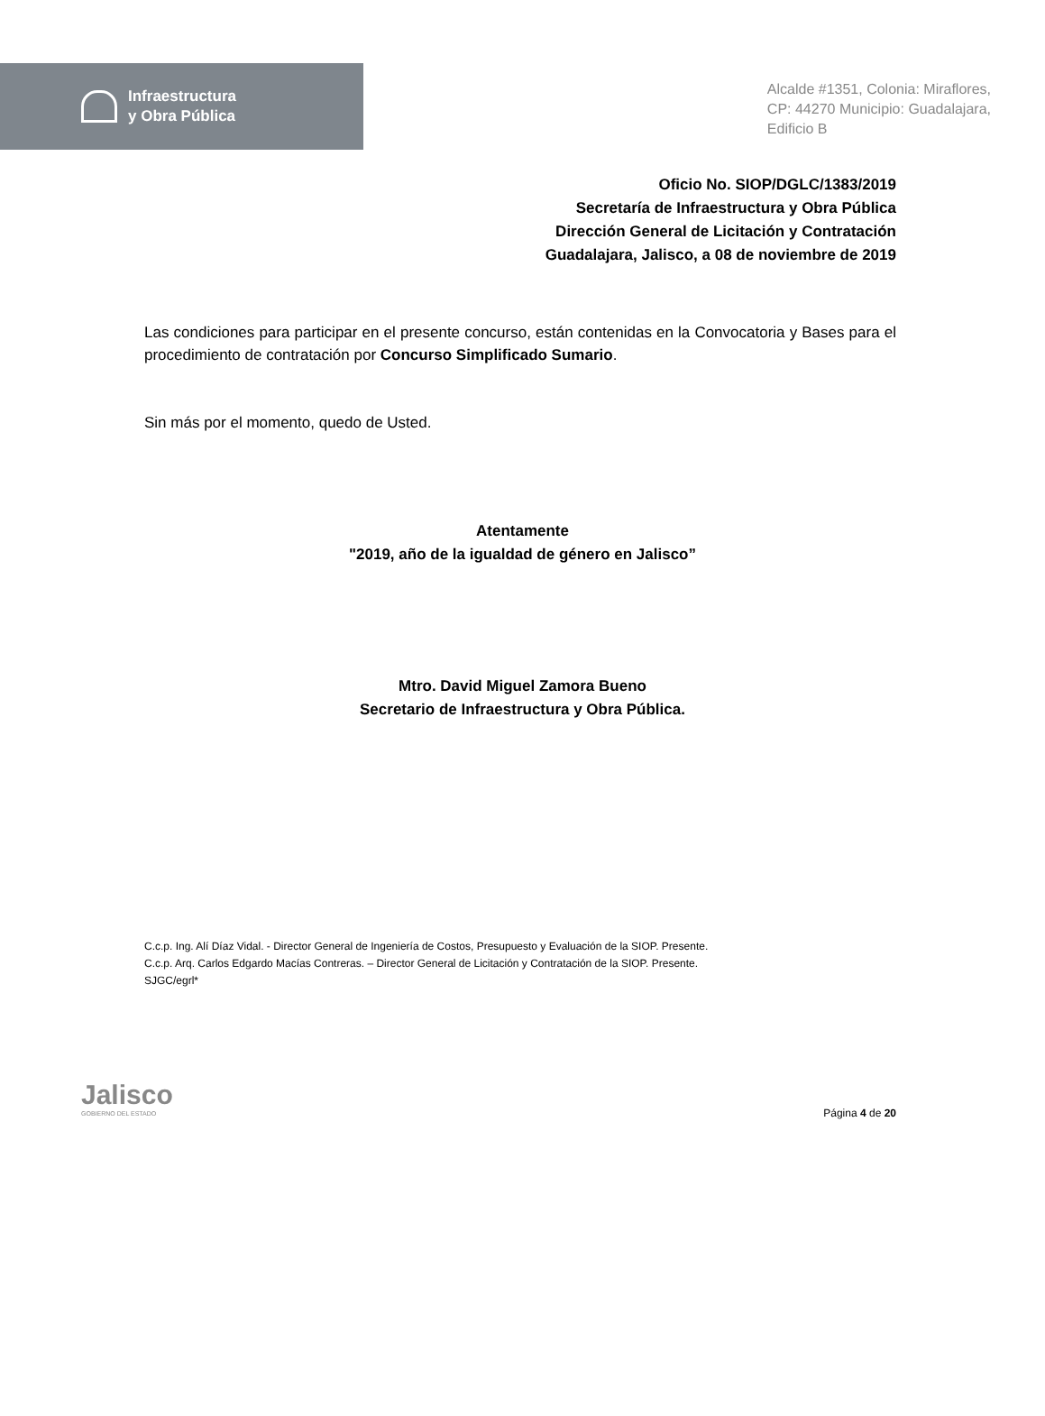Infraestructura
y Obra Pública
Alcalde #1351, Colonia: Miraflores,
CP: 44270 Municipio: Guadalajara,
Edificio B
Oficio No. SIOP/DGLC/1383/2019
Secretaría de Infraestructura y Obra Pública
Dirección General de Licitación y Contratación
Guadalajara, Jalisco, a 08 de noviembre de 2019
Las condiciones para participar en el presente concurso, están contenidas en la Convocatoria y Bases para el procedimiento de contratación por Concurso Simplificado Sumario.
Sin más por el momento, quedo de Usted.
Atentamente
"2019, año de la igualdad de género en Jalisco”
Mtro. David Miguel Zamora Bueno
Secretario de Infraestructura y Obra Pública.
C.c.p. Ing. Alí Díaz Vidal. - Director General de Ingeniería de Costos, Presupuesto y Evaluación de la SIOP. Presente.
C.c.p. Arq. Carlos Edgardo Macías Contreras. – Director General de Licitación y Contratación de la SIOP. Presente.
SJGC/egrl*
Jalisco
GOBIERNO DEL ESTADO
Página 4 de 20